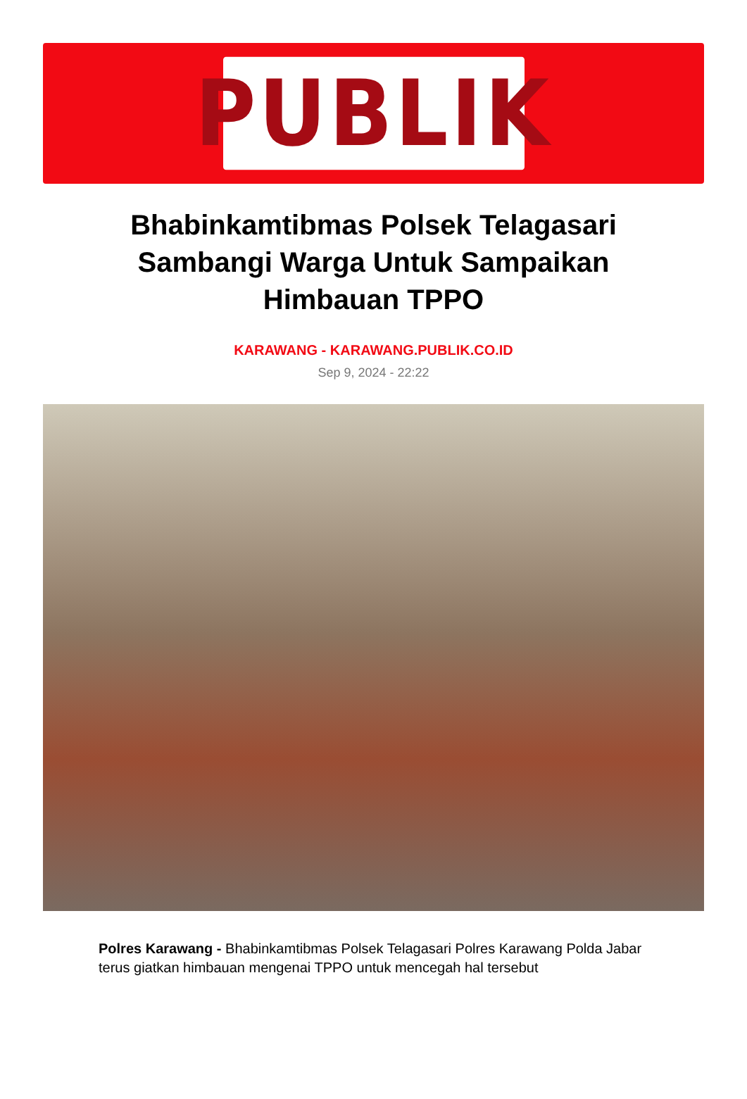PUBLIK
Bhabinkamtibmas Polsek Telagasari Sambangi Warga Untuk Sampaikan Himbauan TPPO
KARAWANG - KARAWANG.PUBLIK.CO.ID
Sep 9, 2024 - 22:22
Polres Karawang - Bhabinkamtibmas Polsek Telagasari Polres Karawang Polda Jabar terus giatkan himbauan mengenai TPPO untuk mencegah hal tersebut